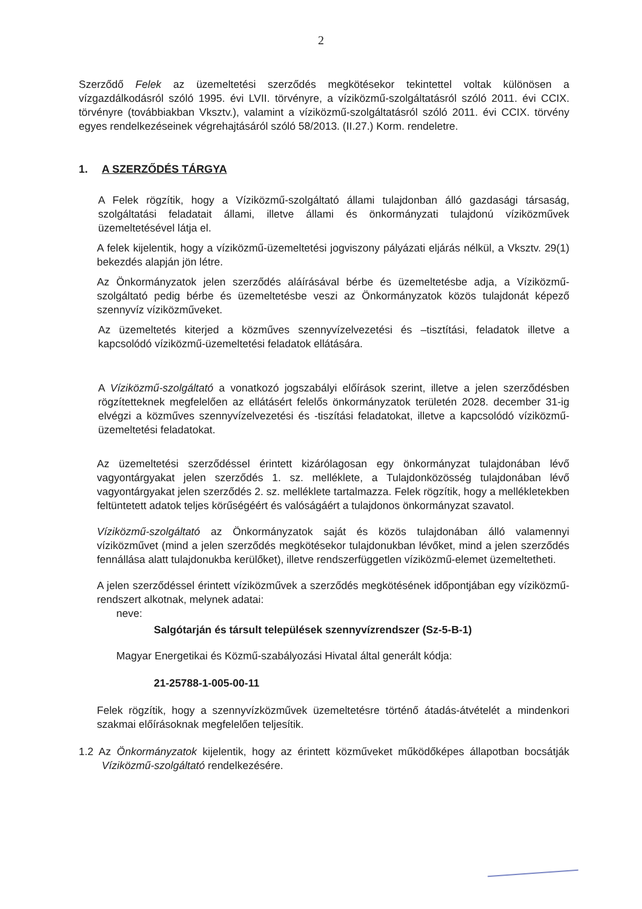2
Szerződő Felek az üzemeltetési szerződés megkötésekor tekintettel voltak különösen a vízgazdálkodásról szóló 1995. évi LVII. törvényre, a víziközmű-szolgáltatásról szóló 2011. évi CCIX. törvényre (továbbiakban Vksztv.), valamint a víziközmű-szolgáltatásról szóló 2011. évi CCIX. törvény egyes rendelkezéseinek végrehajtásáról szóló 58/2013. (II.27.) Korm. rendeletre.
1. A SZERZŐDÉS TÁRGYA
A Felek rögzítik, hogy a Víziközmű-szolgáltató állami tulajdonban álló gazdasági társaság, szolgáltatási feladatait állami, illetve állami és önkormányzati tulajdonú víziközművek üzemeltetésével látja el.
A felek kijelentik, hogy a víziközmű-üzemeltetési jogviszony pályázati eljárás nélkül, a Vksztv. 29(1) bekezdés alapján jön létre.
Az Önkormányzatok jelen szerződés aláírásával bérbe és üzemeltetésbe adja, a Víziközmű-szolgáltató pedig bérbe és üzemeltetésbe veszi az Önkormányzatok közös tulajdonát képező szennyvíz víziközműveket.
Az üzemeltetés kiterjed a közműves szennyvízelvezetési és –tisztítási, feladatok illetve a kapcsolódó víziközmű-üzemeltetési feladatok ellátására.
A Víziközmű-szolgáltató a vonatkozó jogszabályi előírások szerint, illetve a jelen szerződésben rögzítetteknek megfelelően az ellátásért felelős önkormányzatok területén 2028. december 31-ig elvégzi a közműves szennyvízelvezetési és -tiszítási feladatokat, illetve a kapcsolódó víziközmű-üzemeltetési feladatokat.
Az üzemeltetési szerződéssel érintett kizárólagosan egy önkormányzat tulajdonában lévő vagyontárgyakat jelen szerződés 1. sz. melléklete, a Tulajdonközösség tulajdonában lévő vagyontárgyakat jelen szerződés 2. sz. melléklete tartalmazza. Felek rögzítik, hogy a mellékletekben feltüntetett adatok teljes körűségéért és valóságáért a tulajdonos önkormányzat szavatol.
Víziközmű-szolgáltató az Önkormányzatok saját és közös tulajdonában álló valamennyi víziközművet (mind a jelen szerződés megkötésekor tulajdonukban lévőket, mind a jelen szerződés fennállása alatt tulajdonukba kerülőket), illetve rendszerfüggetlen víziközmű-elemet üzemeltetheti.
A jelen szerződéssel érintett víziközművek a szerződés megkötésének időpontjában egy víziközmű-rendszert alkotnak, melynek adatai:
neve:
Salgótarján és társult települések szennyvízrendszer (Sz-5-B-1)
Magyar Energetikai és Közmű-szabályozási Hivatal által generált kódja:
21-25788-1-005-00-11
Felek rögzítik, hogy a szennyvízközművek üzemeltetésre történő átadás-átvételét a mindenkori szakmai előírásoknak megfelelően teljesítik.
1.2 Az Önkormányzatok kijelentik, hogy az érintett közműveket működőképes állapotban bocsátják Víziközmű-szolgáltató rendelkezésére.